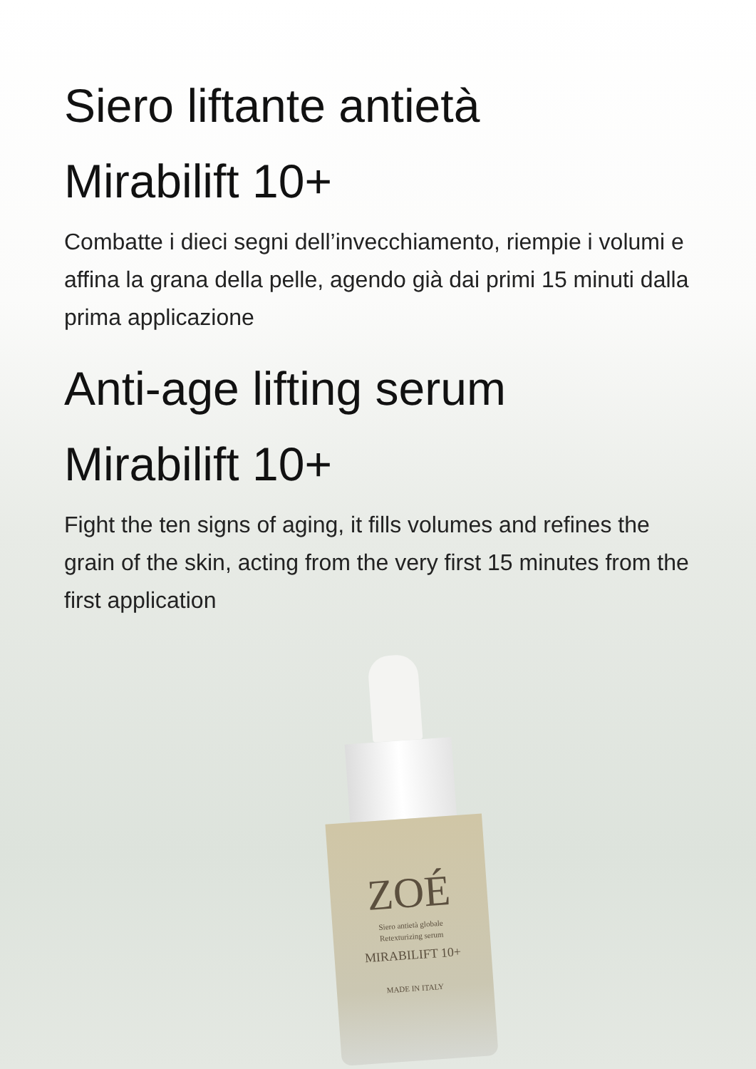Siero liftante antietà
Mirabilift 10+
Combatte i dieci segni dell’invecchiamento, riempie i volumi e affina la grana della pelle, agendo già dai primi 15 minuti dalla prima applicazione
Anti-age lifting serum
Mirabilift 10+
Fight the ten signs of aging, it fills volumes and refines the grain of the skin, acting from the very first 15 minutes from the first application
ZOÉ
Siero antietà globale
Retexturizing serum
MIRABILIFT 10+
MADE IN ITALY